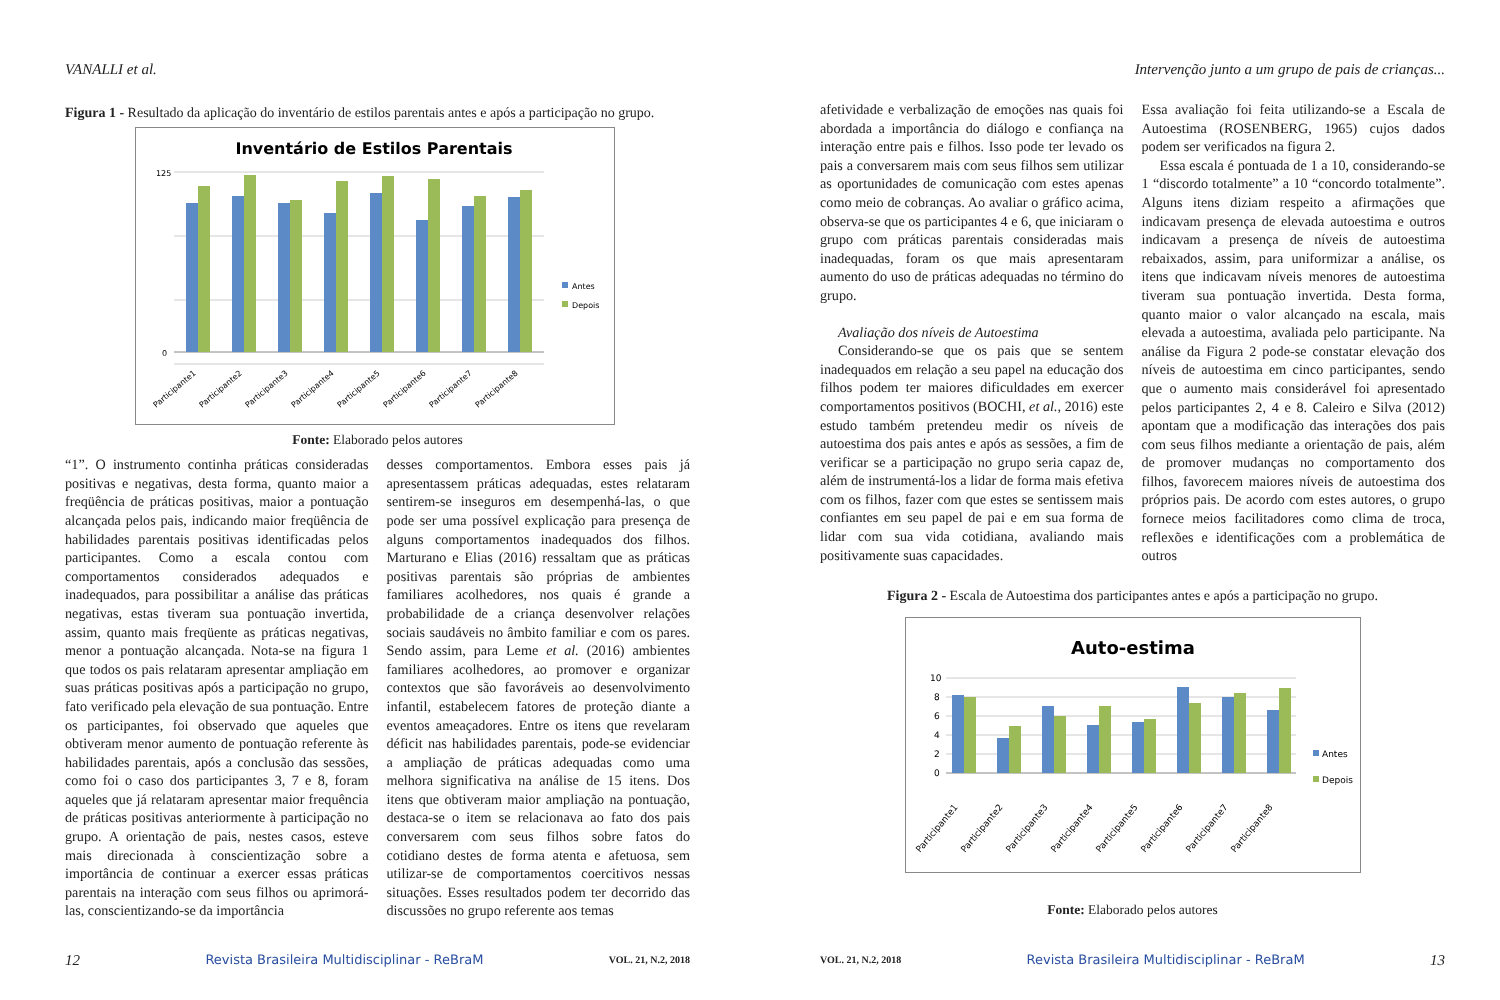VANALLI et al.
Figura 1 - Resultado da aplicação do inventário de estilos parentais antes e após a participação no grupo.
Inventário de Estilos Parentais
125
0
Participante1
Participante2
Participante3
Participante4
Participante5
Participante6
Participante7
Participante8
Antes
Depois
Fonte: Elaborado pelos autores
“1”. O instrumento continha práticas consideradas positivas e negativas, desta forma, quanto maior a freqüência de práticas positivas, maior a pontuação alcançada pelos pais, indicando maior freqüência de habilidades parentais positivas identificadas pelos participantes. Como a escala contou com comportamentos considerados adequados e inadequados, para possibilitar a análise das práticas negativas, estas tiveram sua pontuação invertida, assim, quanto mais freqüente as práticas negativas, menor a pontuação alcançada. Nota-se na figura 1 que todos os pais relataram apresentar ampliação em suas práticas positivas após a participação no grupo, fato verificado pela elevação de sua pontuação. Entre os participantes, foi observado que aqueles que obtiveram menor aumento de pontuação referente às habilidades parentais, após a conclusão das sessões, como foi o caso dos participantes 3, 7 e 8, foram aqueles que já relataram apresentar maior frequência de práticas positivas anteriormente à participação no grupo. A orientação de pais, nestes casos, esteve mais direcionada à conscientização sobre a importância de continuar a exercer essas práticas parentais na interação com seus filhos ou aprimorá-las, conscientizando-se da importância
desses comportamentos. Embora esses pais já apresentassem práticas adequadas, estes relataram sentirem-se inseguros em desempenhá-las, o que pode ser uma possível explicação para presença de alguns comportamentos inadequados dos filhos. Marturano e Elias (2016) ressaltam que as práticas positivas parentais são próprias de ambientes familiares acolhedores, nos quais é grande a probabilidade de a criança desenvolver relações sociais saudáveis no âmbito familiar e com os pares. Sendo assim, para Leme et al. (2016) ambientes familiares acolhedores, ao promover e organizar contextos que são favoráveis ao desenvolvimento infantil, estabelecem fatores de proteção diante a eventos ameaçadores. Entre os itens que revelaram déficit nas habilidades parentais, pode-se evidenciar a ampliação de práticas adequadas como uma melhora significativa na análise de 15 itens. Dos itens que obtiveram maior ampliação na pontuação, destaca-se o item se relacionava ao fato dos pais conversarem com seus filhos sobre fatos do cotidiano destes de forma atenta e afetuosa, sem utilizar-se de comportamentos coercitivos nessas situações. Esses resultados podem ter decorrido das discussões no grupo referente aos temas
12 Revista Brasileira Multidisciplinar - ReBraM VOL. 21, N.2, 2018
Intervenção junto a um grupo de pais de crianças...
afetividade e verbalização de emoções nas quais foi abordada a importância do diálogo e confiança na interação entre pais e filhos. Isso pode ter levado os pais a conversarem mais com seus filhos sem utilizar as oportunidades de comunicação com estes apenas como meio de cobranças. Ao avaliar o gráfico acima, observa-se que os participantes 4 e 6, que iniciaram o grupo com práticas parentais consideradas mais inadequadas, foram os que mais apresentaram aumento do uso de práticas adequadas no término do grupo.
Avaliação dos níveis de Autoestima
Considerando-se que os pais que se sentem inadequados em relação a seu papel na educação dos filhos podem ter maiores dificuldades em exercer comportamentos positivos (BOCHI, et al., 2016) este estudo também pretendeu medir os níveis de autoestima dos pais antes e após as sessões, a fim de verificar se a participação no grupo seria capaz de, além de instrumentá-los a lidar de forma mais efetiva com os filhos, fazer com que estes se sentissem mais confiantes em seu papel de pai e em sua forma de lidar com sua vida cotidiana, avaliando mais positivamente suas capacidades.
Essa avaliação foi feita utilizando-se a Escala de Autoestima (ROSENBERG, 1965) cujos dados podem ser verificados na figura 2.
Essa escala é pontuada de 1 a 10, considerando-se 1 “discordo totalmente” a 10 “concordo totalmente”. Alguns itens diziam respeito a afirmações que indicavam presença de elevada autoestima e outros indicavam a presença de níveis de autoestima rebaixados, assim, para uniformizar a análise, os itens que indicavam níveis menores de autoestima tiveram sua pontuação invertida. Desta forma, quanto maior o valor alcançado na escala, mais elevada a autoestima, avaliada pelo participante. Na análise da Figura 2 pode-se constatar elevação dos níveis de autoestima em cinco participantes, sendo que o aumento mais considerável foi apresentado pelos participantes 2, 4 e 8. Caleiro e Silva (2012) apontam que a modificação das interações dos pais com seus filhos mediante a orientação de pais, além de promover mudanças no comportamento dos filhos, favorecem maiores níveis de autoestima dos próprios pais. De acordo com estes autores, o grupo fornece meios facilitadores como clima de troca, reflexões e identificações com a problemática de outros
Figura 2 - Escala de Autoestima dos participantes antes e após a participação no grupo.
Auto-estima
10
8
6
4
2
0
Participante1
Participante2
Participante3
Participante4
Participante5
Participante6
Participante7
Participante8
Antes
Depois
Fonte: Elaborado pelos autores
VOL. 21, N.2, 2018 Revista Brasileira Multidisciplinar - ReBraM 13